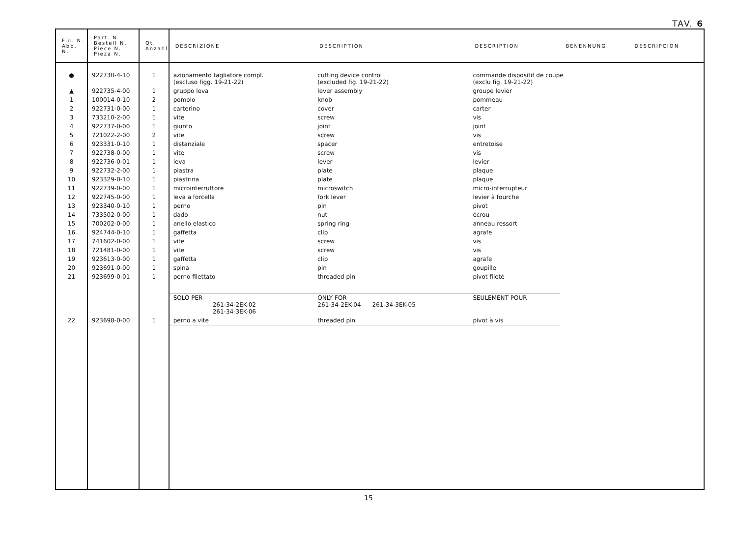TAV. 6
| Fig. N. Abb. N. | Part. N. Bestell N. Piece N. Pieza N. | Qt. Anzahl | DESCRIZIONE | DESCRIPTION | DESCRIPTION | BENENNUNG | DESCRIPCION |
| --- | --- | --- | --- | --- | --- | --- | --- |
| ● | 922730-4-10 | 1 | azionamento tagliatore compl. (escluso figg. 19-21-22) | cutting device control (excluded fig. 19-21-22) | commande dispositif de coupe (exclu fig. 19-21-22) | | |
| ▲ | 922735-4-00 | 1 | gruppo leva | lever assembly | groupe levier | | |
| 1 | 100014-0-10 | 2 | pomolo | knob | pommeau | | |
| 2 | 922731-0-00 | 1 | carterino | cover | carter | | |
| 3 | 733210-2-00 | 1 | vite | screw | vis | | |
| 4 | 922737-0-00 | 1 | giunto | joint | joint | | |
| 5 | 721022-2-00 | 2 | vite | screw | vis | | |
| 6 | 923331-0-10 | 1 | distanziale | spacer | entretoise | | |
| 7 | 922738-0-00 | 1 | vite | screw | vis | | |
| 8 | 922736-0-01 | 1 | leva | lever | levier | | |
| 9 | 922732-2-00 | 1 | piastra | plate | plaque | | |
| 10 | 923329-0-10 | 1 | piastrina | plate | plaque | | |
| 11 | 922739-0-00 | 1 | microinterruttore | microswitch | micro-interrupteur | | |
| 12 | 922745-0-00 | 1 | leva a forcella | fork lever | levier à fourche | | |
| 13 | 923340-0-10 | 1 | perno | pin | pivot | | |
| 14 | 733502-0-00 | 1 | dado | nut | écrou | | |
| 15 | 700202-0-00 | 1 | anello elastico | spring ring | anneau ressort | | |
| 16 | 924744-0-10 | 1 | gaffetta | clip | agrafe | | |
| 17 | 741602-0-00 | 1 | vite | screw | vis | | |
| 18 | 721481-0-00 | 1 | vite | screw | vis | | |
| 19 | 923613-0-00 | 1 | gaffetta | clip | agrafe | | |
| 20 | 923691-0-00 | 1 | spina | pin | goupille | | |
| 21 | 923699-0-01 | 1 | perno filettato | threaded pin | pivot fileté | | |
| | | | SOLO PER 261-34-2EK-02 261-34-3EK-06 | ONLY FOR 261-34-2EK-04 261-34-3EK-05 | SEULEMENT POUR | | |
| 22 | 923698-0-00 | 1 | perno a vite | threaded pin | pivot à vis | | |
15